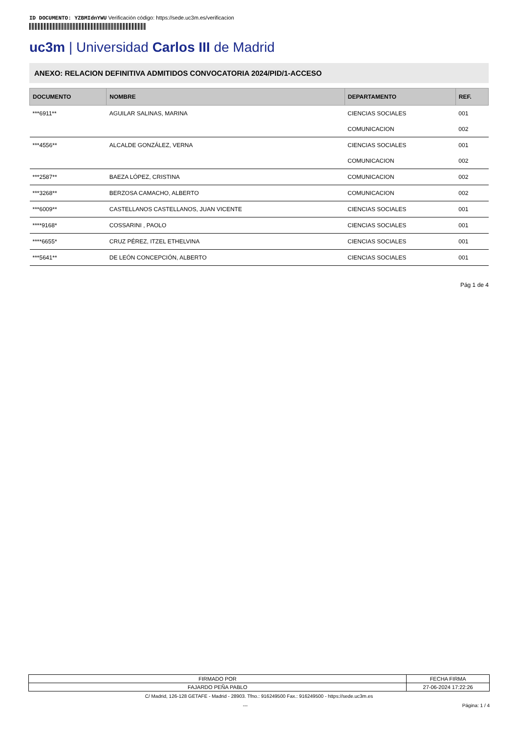ID DOCUMENTO: YZBMIdnYWU Verificación código: https://sede.uc3m.es/verificacion
uc3m | Universidad Carlos III de Madrid
ANEXO: RELACION DEFINITIVA ADMITIDOS CONVOCATORIA 2024/PID/1-ACCESO
| DOCUMENTO | NOMBRE | DEPARTAMENTO | REF. |
| --- | --- | --- | --- |
| ***6911** | AGUILAR SALINAS, MARINA | CIENCIAS SOCIALES | 001 |
| | | COMUNICACION | 002 |
| ***4556** | ALCALDE GONZÁLEZ, VERNA | CIENCIAS SOCIALES | 001 |
| | | COMUNICACION | 002 |
| ***2587** | BAEZA LÓPEZ, CRISTINA | COMUNICACION | 002 |
| ***3268** | BERZOSA CAMACHO, ALBERTO | COMUNICACION | 002 |
| ***6009** | CASTELLANOS CASTELLANOS, JUAN VICENTE | CIENCIAS SOCIALES | 001 |
| ****9168* | COSSARINI , PAOLO | CIENCIAS SOCIALES | 001 |
| ****6655* | CRUZ PÉREZ, ITZEL ETHELVINA | CIENCIAS SOCIALES | 001 |
| ***5641** | DE LEÓN CONCEPCIÓN, ALBERTO | CIENCIAS SOCIALES | 001 |
Pág 1 de 4
| FIRMADO POR | FECHA FIRMA |
| FAJARDO PEÑA PABLO | 27-06-2024 17:22:26 |
C/ Madrid, 126-128 GETAFE - Madrid - 28903. Tfno.: 916249500 Fax.: 916249500 - https://sede.uc3m.es
--- Página: 1 / 4